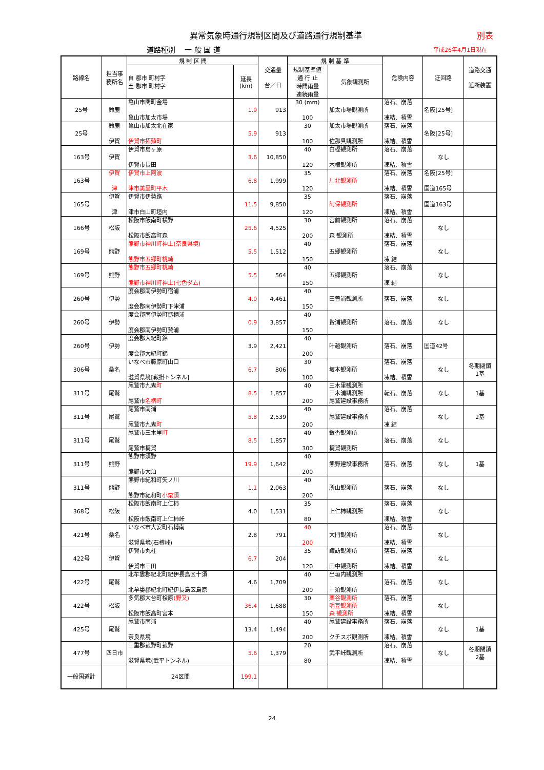異常気象時通行規制区間及び道路通行規制基準
別表
道路種別　 一 般 国 道 平成26年4月1日現在
| 路線名 | 担当事 務所名 | 規 制 区 間 | | 交通量 台／日 | 規 制 基 準 | | 危険内容 | 迂回路 | 道路交通 遮断装置 |
| --- | --- | --- | --- | --- | --- | --- | --- | --- | --- |
| | | 自 郡市 町村字 至 郡市 町村字 | 延長 (km) | | 規制基準値 通 行 止 時間雨量 連続雨量 | 気象観測所 | | | |
| 25号 | 鈴鹿 | 亀山市関町金場 亀山市加太市場 | 1.9 | 913 | 30 (mm) 100 | 加太市場観測所 | 落石、崩落 凍結、積雪 | 名阪[25号] | |
| 25号 | 鈴鹿 伊賀 | 亀山市加太北在家 伊賀市拓殖町 | 5.9 | 913 | 30 100 | 加太市場観測所 佐那具観測所 | 落石、崩落 凍結、積雪 | 名阪[25号] | |
| 163号 | 伊賀 | 伊賀市島ヶ原 伊賀市長田 | 3.6 | 10,850 | 40 120 | 白樫観測所 木根観測所 | 落石、崩落 凍結、積雪 | なし | |
| 163号 | 伊賀 津 | 伊賀市上阿波 津市美里町平木 | 6.8 | 1,999 | 35 120 | 川北観測所 | 落石、崩落 凍結、積雪 | 名阪[25号] 国道165号 | |
| 165号 | 伊賀 津 | 伊賀市伊勢路 津市白山町垣内 | 11.5 | 9,850 | 35 120 | 阿保観測所 | 落石、崩落 凍結、積雪 | 国道163号 | |
| 166号 | 松阪 | 松阪市飯南町横野 松阪市飯高町森 | 25.6 | 4,525 | 30 200 | 宮前観測所 森 観測所 | 落石、崩落 凍結、積雪 | なし | |
| 169号 | 熊野 | 熊野市神川町神上(奈良県境) 熊野市五郷町桃崎 | 5.5 | 1,512 | 40 150 | 五郷観測所 | 落石、崩落 凍 結 | なし | |
| 169号 | 熊野 | 熊野市五郷町桃崎 熊野市神川町神上(七色ダム) | 5.5 | 564 | 40 150 | 五郷観測所 | 落石、崩落 凍 結 | なし | |
| 260号 | 伊勢 | 度会郡南伊勢町宿浦 度会郡南伊勢町下津浦 | 4.0 | 4,461 | 40 150 | 田曽浦観測所 | 落石、崩落 | なし | |
| 260号 | 伊勢 | 度会郡南伊勢町慥柄浦 度会郡南伊勢町贄浦 | 0.9 | 3,857 | 40 150 | 贄浦観測所 | 落石、崩落 | なし | |
| 260号 | 伊勢 | 度会郡大紀町錦 度会郡大紀町錦 | 3.9 | 2,421 | 40 200 | 叶越観測所 | 落石、崩落 | 国道42号 | |
| 306号 | 桑名 | いなべ市藤原町山口 滋賀県境[鞍掛トンネル] | 6.7 | 806 | 30 100 | 坂本観測所 | 落石、崩落 凍結、積雪 | なし | 冬期閉鎖 1基 |
| 311号 | 尾鷲 | 尾鷲市九鬼 町 尾鷲市 名柄町 | 8.5 | 1,857 | 40 200 | 三木里観測所 三木浦観測所 尾鷲建設事務所 | 転石、崩落 | なし | 1基 |
| 311号 | 尾鷲 | 尾鷲市南浦 尾鷲市九鬼 町 | 5.8 | 2,539 | 40 200 | 尾鷲建設事務所 | 落石、崩落 凍 結 | なし | 2基 |
| 311号 | 尾鷲 | 尾鷲市三木里 町 尾鷲市梶賀 | 8.5 | 1,857 | 40 300 | 銀杏観測所 梶賀観測所 | 落石、崩落 | なし | |
| 311号 | 熊野 | 熊野市須野 熊野市大泊 | 19.9 | 1,642 | 40 200 | 熊野建設事務所 | 落石、崩落 | なし | 1基 |
| 311号 | 熊野 | 熊野市紀和町矢ノ川 熊野市紀和町 小栗須 | 1.1 | 2,063 | 40 200 | 所山観測所 | 落石、崩落 | なし | |
| 368号 | 松阪 | 松阪市飯南町上仁柿 松阪市飯南町上仁柿峠 | 4.0 | 1,531 | 35 80 | 上仁柿観測所 | 落石、崩落 凍結、積雪 | なし | |
| 421号 | 桑名 | いなべ市大安町石榑南 滋賀県境(石榑峠) | 2.8 | 791 | 40 200 | 大門観測所 | 落石、崩落 凍結、積雪 | なし | |
| 422号 | 伊賀 | 伊賀市丸柱 伊賀市三田 | 6.7 | 204 | 35 120 | 諏訪観測所 田中観測所 | 落石、崩落 凍結、積雪 | なし | |
| 422号 | 尾鷲 | 北牟婁郡紀北町紀伊長島区十須 北牟婁郡紀北町紀伊長島区島原 | 4.6 | 1,709 | 40 200 | 出垣内観測所 十須観測所 | 落石、崩落 | なし | |
| 422号 | 松阪 | 多気郡大台町桧原 (野又) 松阪市飯高町宮本 | 36.4 | 1,688 | 30 150 | 栗谷観測所 明豆観測所 森 観測所 | 落石、崩落 凍結、積雪 | なし | |
| 425号 | 尾鷲 | 尾鷲市南浦 奈良県境 | 13.4 | 1,494 | 40 200 | 尾鷲建設事務所 クチスボ観測所 | 落石、崩落 凍結、積雪 | なし | 1基 |
| 477号 | 四日市 | 三重郡菰野町菰野 滋賀県境(武平トンネル) | 5.6 | 1,379 | 20 80 | 武平峠観測所 | 落石、崩落 凍結、積雪 | なし | 冬期閉鎖 2基 |
| 一般国道計 | | 24区間 | 199.1 | | | | | | |
24